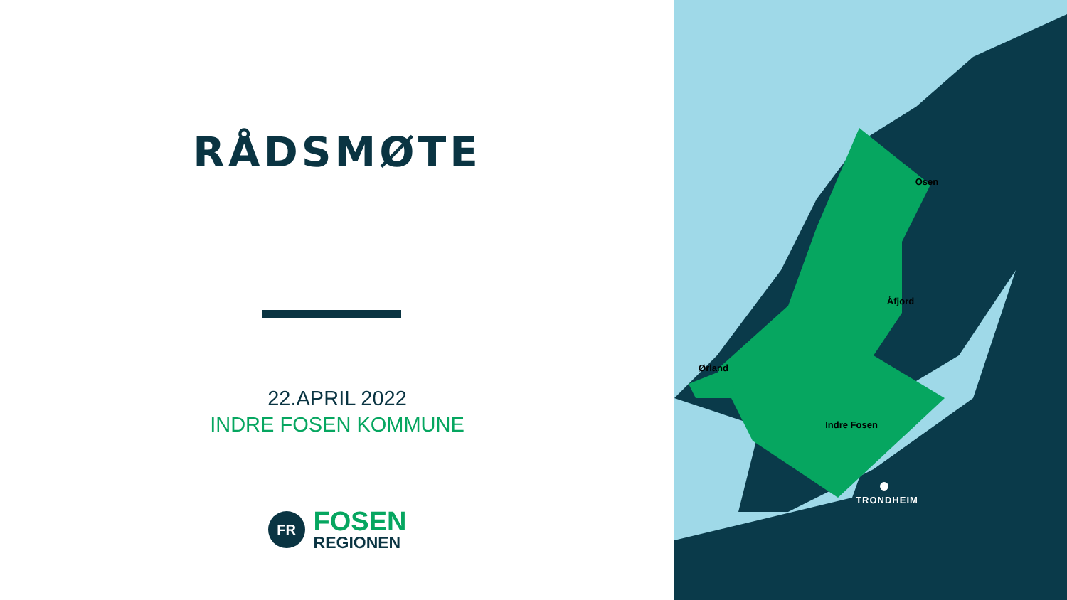RÅDSMØTE
22.APRIL 2022
INDRE FOSEN KOMMUNE
FR
FOSEN
REGIONEN
Osen
Åfjord
Ørland
Indre Fosen
TRONDHEIM